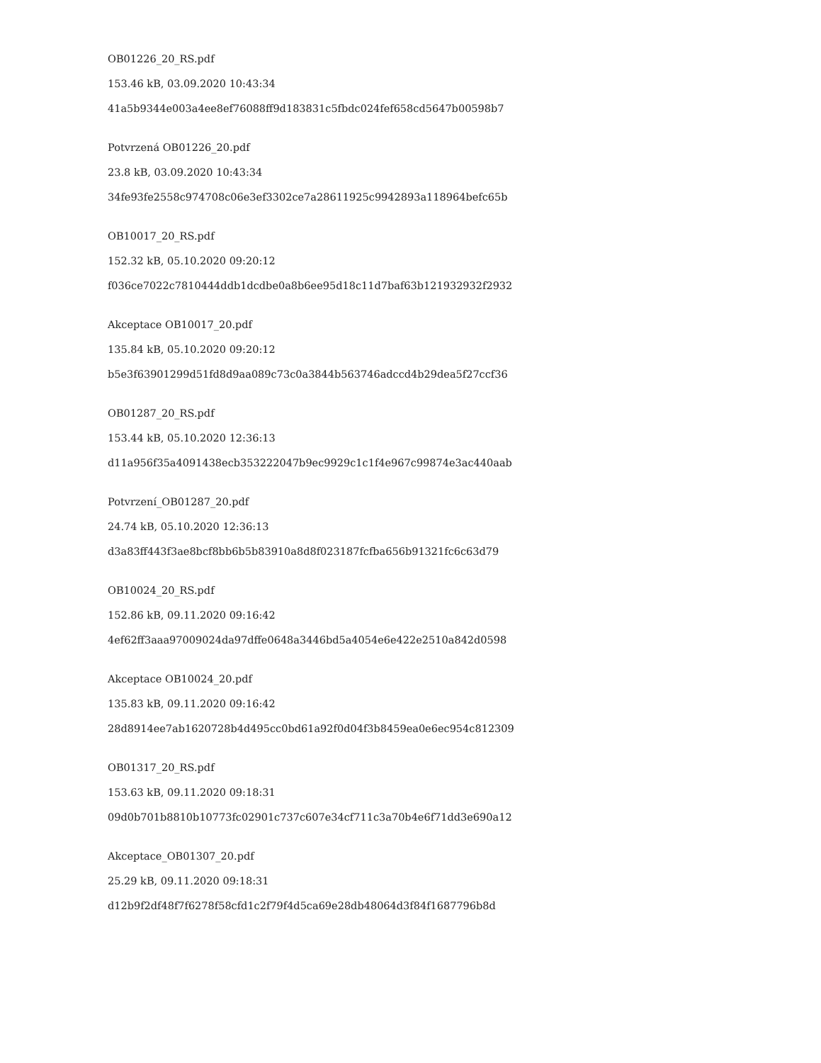OB01226_20_RS.pdf
153.46 kB, 03.09.2020 10:43:34
41a5b9344e003a4ee8ef76088ff9d183831c5fbdc024fef658cd5647b00598b7
Potvrzená OB01226_20.pdf
23.8 kB, 03.09.2020 10:43:34
34fe93fe2558c974708c06e3ef3302ce7a28611925c9942893a118964befc65b
OB10017_20_RS.pdf
152.32 kB, 05.10.2020 09:20:12
f036ce7022c7810444ddb1dcdbe0a8b6ee95d18c11d7baf63b121932932f2932
Akceptace OB10017_20.pdf
135.84 kB, 05.10.2020 09:20:12
b5e3f63901299d51fd8d9aa089c73c0a3844b563746adccd4b29dea5f27ccf36
OB01287_20_RS.pdf
153.44 kB, 05.10.2020 12:36:13
d11a956f35a4091438ecb353222047b9ec9929c1c1f4e967c99874e3ac440aab
Potvrzení_OB01287_20.pdf
24.74 kB, 05.10.2020 12:36:13
d3a83ff443f3ae8bcf8bb6b5b83910a8d8f023187fcfba656b91321fc6c63d79
OB10024_20_RS.pdf
152.86 kB, 09.11.2020 09:16:42
4ef62ff3aaa97009024da97dffe0648a3446bd5a4054e6e422e2510a842d0598
Akceptace OB10024_20.pdf
135.83 kB, 09.11.2020 09:16:42
28d8914ee7ab1620728b4d495cc0bd61a92f0d04f3b8459ea0e6ec954c812309
OB01317_20_RS.pdf
153.63 kB, 09.11.2020 09:18:31
09d0b701b8810b10773fc02901c737c607e34cf711c3a70b4e6f71dd3e690a12
Akceptace_OB01307_20.pdf
25.29 kB, 09.11.2020 09:18:31
d12b9f2df48f7f6278f58cfd1c2f79f4d5ca69e28db48064d3f84f1687796b8d